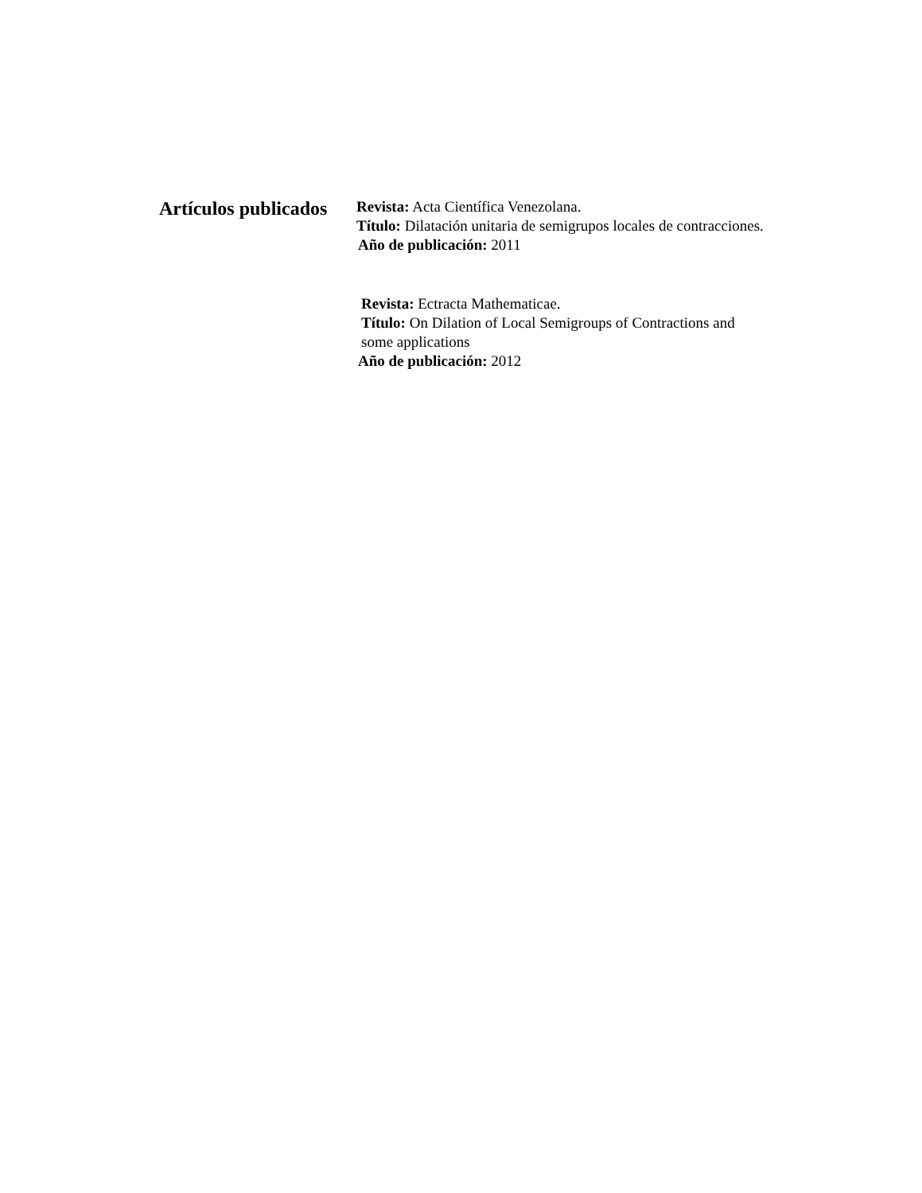Artículos publicados
Revista: Acta Científica Venezolana.
Título: Dilatación unitaria de semigrupos locales de contracciones.
Año de publicación: 2011
Revista: Ectracta Mathematicae.
Título: On Dilation of Local Semigroups of Contractions and some applications
Año de publicación: 2012